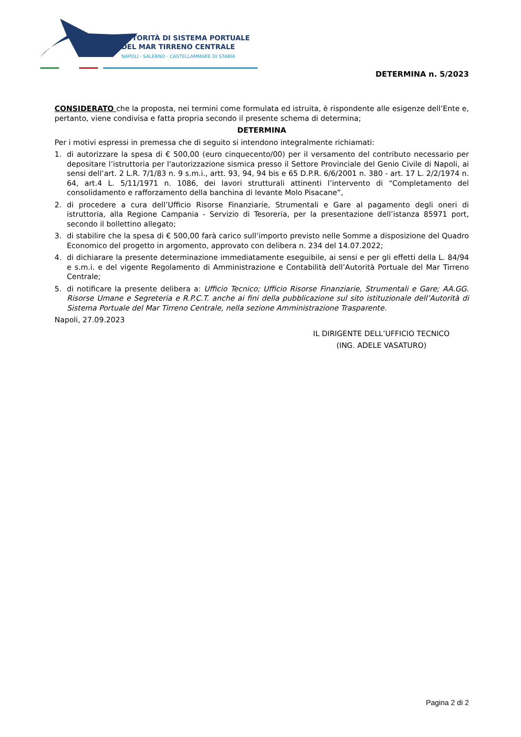AUTORITÀ DI SISTEMA PORTUALE
DEL MAR TIRRENO CENTRALE
NAPOLI · SALERNO · CASTELLAMMARE DI STABIA
DETERMINA n. 5/2023
CONSIDERATO che la proposta, nei termini come formulata ed istruita, è rispondente alle esigenze dell’Ente e, pertanto, viene condivisa e fatta propria secondo il presente schema di determina;
DETERMINA
Per i motivi espressi in premessa che di seguito si intendono integralmente richiamati:
1. di autorizzare la spesa di € 500,00 (euro cinquecento/00) per il versamento del contributo necessario per depositare l’istruttoria per l'autorizzazione sismica presso il Settore Provinciale del Genio Civile di Napoli, ai sensi dell’art. 2 L.R. 7/1/83 n. 9 s.m.i., artt. 93, 94, 94 bis e 65 D.P.R. 6/6/2001 n. 380 - art. 17 L. 2/2/1974 n. 64, art.4 L. 5/11/1971 n. 1086, dei lavori strutturali attinenti l’intervento di “Completamento del consolidamento e rafforzamento della banchina di levante Molo Pisacane”,
2. di procedere a cura dell’Ufficio Risorse Finanziarie, Strumentali e Gare al pagamento degli oneri di istruttoria, alla Regione Campania - Servizio di Tesoreria, per la presentazione dell’istanza 85971 port, secondo il bollettino allegato;
3. di stabilire che la spesa di € 500,00 farà carico sull’importo previsto nelle Somme a disposizione del Quadro Economico del progetto in argomento, approvato con delibera n. 234 del 14.07.2022;
4. di dichiarare la presente determinazione immediatamente eseguibile, ai sensi e per gli effetti della L. 84/94 e s.m.i. e del vigente Regolamento di Amministrazione e Contabilità dell’Autorità Portuale del Mar Tirreno Centrale;
5. di notificare la presente delibera a: Ufficio Tecnico; Ufficio Risorse Finanziarie, Strumentali e Gare; AA.GG. Risorse Umane e Segreteria e R.P.C.T. anche ai fini della pubblicazione sul sito istituzionale dell’Autorità di Sistema Portuale del Mar Tirreno Centrale, nella sezione Amministrazione Trasparente.
Napoli, 27.09.2023
IL DIRIGENTE DELL’UFFICIO TECNICO
(ING. ADELE VASATURO)
Pagina 2 di 2